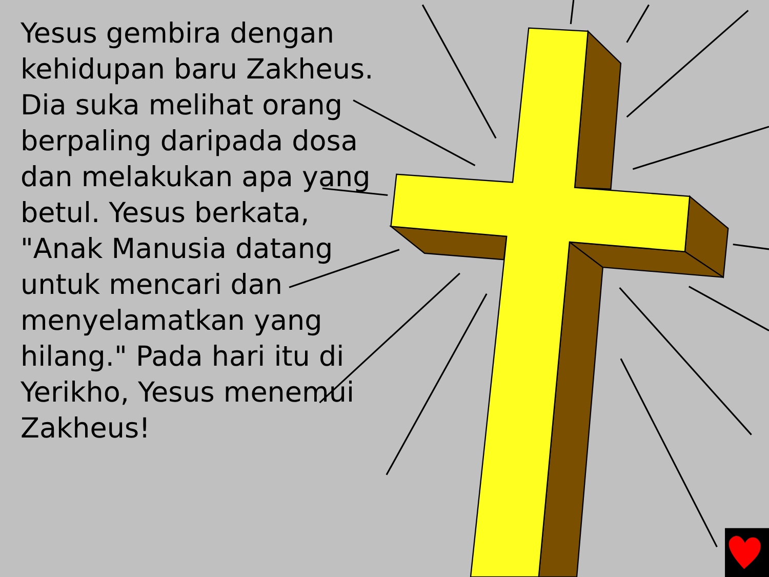Yesus gembira dengan kehidupan baru Zakheus. Dia suka melihat orang berpaling daripada dosa dan melakukan apa yang betul. Yesus berkata, "Anak Manusia datang untuk mencari dan menyelamatkan yang hilang." Pada hari itu di Yerikho, Yesus menemui Zakheus!